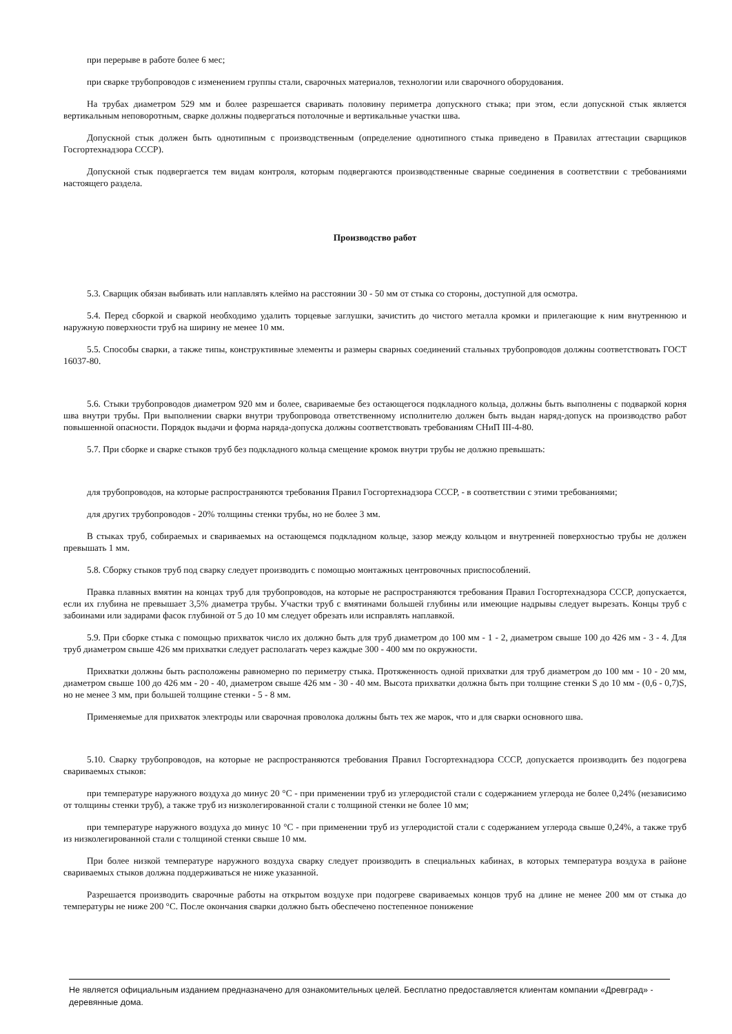при перерыве в работе более 6 мес;
при сварке трубопроводов с изменением группы стали, сварочных материалов, технологии или сварочного оборудования.
На трубах диаметром 529 мм и более разрешается сваривать половину периметра допускного стыка; при этом, если допускной стык является вертикальным неповоротным, сварке должны подвергаться потолочные и вертикальные участки шва.
Допускной стык должен быть однотипным с производственным (определение однотипного стыка приведено в Правилах аттестации сварщиков Госгортехнадзора СССР).
Допускной стык подвергается тем видам контроля, которым подвергаются производственные сварные соединения в соответствии с требованиями настоящего раздела.
Производство работ
5.3. Сварщик обязан выбивать или наплавлять клеймо на расстоянии 30 - 50 мм от стыка со стороны, доступной для осмотра.
5.4. Перед сборкой и сваркой необходимо удалить торцевые заглушки, зачистить до чистого металла кромки и прилегающие к ним внутреннюю и наружную поверхности труб на ширину не менее 10 мм.
5.5. Способы сварки, а также типы, конструктивные элементы и размеры сварных соединений стальных трубопроводов должны соответствовать ГОСТ 16037-80.
5.6. Стыки трубопроводов диаметром 920 мм и более, свариваемые без остающегося подкладного кольца, должны быть выполнены с подваркой корня шва внутри трубы. При выполнении сварки внутри трубопровода ответственному исполнителю должен быть выдан наряд-допуск на производство работ повышенной опасности. Порядок выдачи и форма наряда-допуска должны соответствовать требованиям СНиП III-4-80.
5.7. При сборке и сварке стыков труб без подкладного кольца смещение кромок внутри трубы не должно превышать:
для трубопроводов, на которые распространяются требования Правил Госгортехнадзора СССР, - в соответствии с этими требованиями;
для других трубопроводов - 20% толщины стенки трубы, но не более 3 мм.
В стыках труб, собираемых и свариваемых на остающемся подкладном кольце, зазор между кольцом и внутренней поверхностью трубы не должен превышать 1 мм.
5.8. Сборку стыков труб под сварку следует производить с помощью монтажных центровочных приспособлений.
Правка плавных вмятин на концах труб для трубопроводов, на которые не распространяются требования Правил Госгортехнадзора СССР, допускается, если их глубина не превышает 3,5% диаметра трубы. Участки труб с вмятинами большей глубины или имеющие надрывы следует вырезать. Концы труб с забоинами или задирами фасок глубиной от 5 до 10 мм следует обрезать или исправлять наплавкой.
5.9. При сборке стыка с помощью прихваток число их должно быть для труб диаметром до 100 мм - 1 - 2, диаметром свыше 100 до 426 мм - 3 - 4. Для труб диаметром свыше 426 мм прихватки следует располагать через каждые 300 - 400 мм по окружности.
Прихватки должны быть расположены равномерно по периметру стыка. Протяженность одной прихватки для труб диаметром до 100 мм - 10 - 20 мм, диаметром свыше 100 до 426 мм - 20 - 40, диаметром свыше 426 мм - 30 - 40 мм. Высота прихватки должна быть при толщине стенки S до 10 мм - (0,6 - 0,7)S, но не менее 3 мм, при большей толщине стенки - 5 - 8 мм.
Применяемые для прихваток электроды или сварочная проволока должны быть тех же марок, что и для сварки основного шва.
5.10. Сварку трубопроводов, на которые не распространяются требования Правил Госгортехнадзора СССР, допускается производить без подогрева свариваемых стыков:
при температуре наружного воздуха до минус 20 °С - при применении труб из углеродистой стали с содержанием углерода не более 0,24% (независимо от толщины стенки труб), а также труб из низколегированной стали с толщиной стенки не более 10 мм;
при температуре наружного воздуха до минус 10 °С - при применении труб из углеродистой стали с содержанием углерода свыше 0,24%, а также труб из низколегированной стали с толщиной стенки свыше 10 мм.
При более низкой температуре наружного воздуха сварку следует производить в специальных кабинах, в которых температура воздуха в районе свариваемых стыков должна поддерживаться не ниже указанной.
Разрешается производить сварочные работы на открытом воздухе при подогреве свариваемых концов труб на длине не менее 200 мм от стыка до температуры не ниже 200 °С. После окончания сварки должно быть обеспечено постепенное понижение
Не является официальным изданием предназначено для ознакомительных целей. Бесплатно предоставляется клиентам компании «Древград» - деревянные дома.